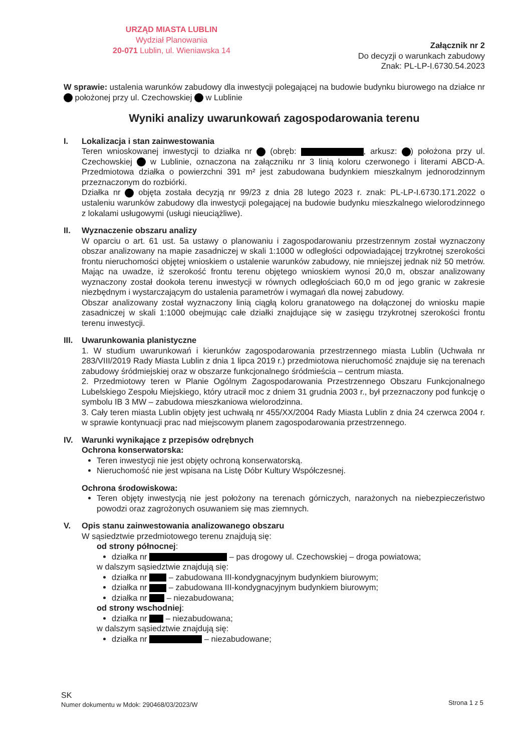URZĄD MIASTA LUBLIN
Wydział Planowania
20-071 Lublin, ul. Wieniawska 14
Załącznik nr 2
Do decyzji o warunkach zabudowy
Znak: PL-LP-I.6730.54.2023
W sprawie: ustalenia warunków zabudowy dla inwestycji polegającej na budowie budynku biurowego na działce nr położonej przy ul. Czechowskiej w Lublinie
Wyniki analizy uwarunkowań zagospodarowania terenu
I. Lokalizacja i stan zainwestowania
Teren wnioskowanej inwestycji to działka nr (obręb: , arkusz: ) położona przy ul. Czechowskiej w Lublinie, oznaczona na załączniku nr 3 linią koloru czerwonego i literami ABCD-A. Przedmiotowa działka o powierzchni 391 m² jest zabudowana budynkiem mieszkalnym jednorodzinnym przeznaczonym do rozbiórki.
Działka nr objęta została decyzją nr 99/23 z dnia 28 lutego 2023 r. znak: PL-LP-I.6730.171.2022 o ustaleniu warunków zabudowy dla inwestycji polegającej na budowie budynku mieszkalnego wielorodzinnego z lokalami usługowymi (usługi nieuciążliwe).
II. Wyznaczenie obszaru analizy
W oparciu o art. 61 ust. 5a ustawy o planowaniu i zagospodarowaniu przestrzennym został wyznaczony obszar analizowany na mapie zasadniczej w skali 1:1000 w odległości odpowiadającej trzykrotnej szerokości frontu nieruchomości objętej wnioskiem o ustalenie warunków zabudowy, nie mniejszej jednak niż 50 metrów. Mając na uwadze, iż szerokość frontu terenu objętego wnioskiem wynosi 20,0 m, obszar analizowany wyznaczony został dookoła terenu inwestycji w równych odległościach 60,0 m od jego granic w zakresie niezbędnym i wystarczającym do ustalenia parametrów i wymagań dla nowej zabudowy.
Obszar analizowany został wyznaczony linią ciągłą koloru granatowego na dołączonej do wniosku mapie zasadniczej w skali 1:1000 obejmując całe działki znajdujące się w zasięgu trzykrotnej szerokości frontu terenu inwestycji.
III.
Uwarunkowania planistyczne
1. W studium uwarunkowań i kierunków zagospodarowania przestrzennego miasta Lublin (Uchwała nr 283/VIII/2019 Rady Miasta Lublin z dnia 1 lipca 2019 r.) przedmiotowa nieruchomość znajduje się na terenach zabudowy śródmiejskiej oraz w obszarze funkcjonalnego śródmieścia – centrum miasta.
2. Przedmiotowy teren w Planie Ogólnym Zagospodarowania Przestrzennego Obszaru Funkcjonalnego Lubelskiego Zespołu Miejskiego, który utracił moc z dniem 31 grudnia 2003 r., był przeznaczony pod funkcję o symbolu IB 3 MW – zabudowa mieszkaniowa wielorodzinna.
3. Cały teren miasta Lublin objęty jest uchwałą nr 455/XX/2004 Rady Miasta Lublin z dnia 24 czerwca 2004 r. w sprawie kontynuacji prac nad miejscowym planem zagospodarowania przestrzennego.
IV. Warunki wynikające z przepisów odrębnych
Ochrona konserwatorska:
Teren inwestycji nie jest objęty ochroną konserwatorską.
Nieruchomość nie jest wpisana na Listę Dóbr Kultury Współczesnej.
Ochrona środowiskowa:
Teren objęty inwestycją nie jest położony na terenach górniczych, narażonych na niebezpieczeństwo powodzi oraz zagrożonych osuwaniem się mas ziemnych.
V. Opis stanu zainwestowania analizowanego obszaru
W sąsiedztwie przedmiotowego terenu znajdują się:
od strony północnej:
działka nr – pas drogowy ul. Czechowskiej – droga powiatowa;
w dalszym sąsiedztwie znajdują się:
działka nr – zabudowana III-kondygnacyjnym budynkiem biurowym;
działka nr – zabudowana III-kondygnacyjnym budynkiem biurowym;
działka nr – niezabudowana;
od strony wschodniej:
działka nr – niezabudowana;
w dalszym sąsiedztwie znajdują się:
działka nr – niezabudowane;
SK
Numer dokumentu w Mdok: 290468/03/2023/W
Strona 1 z 5